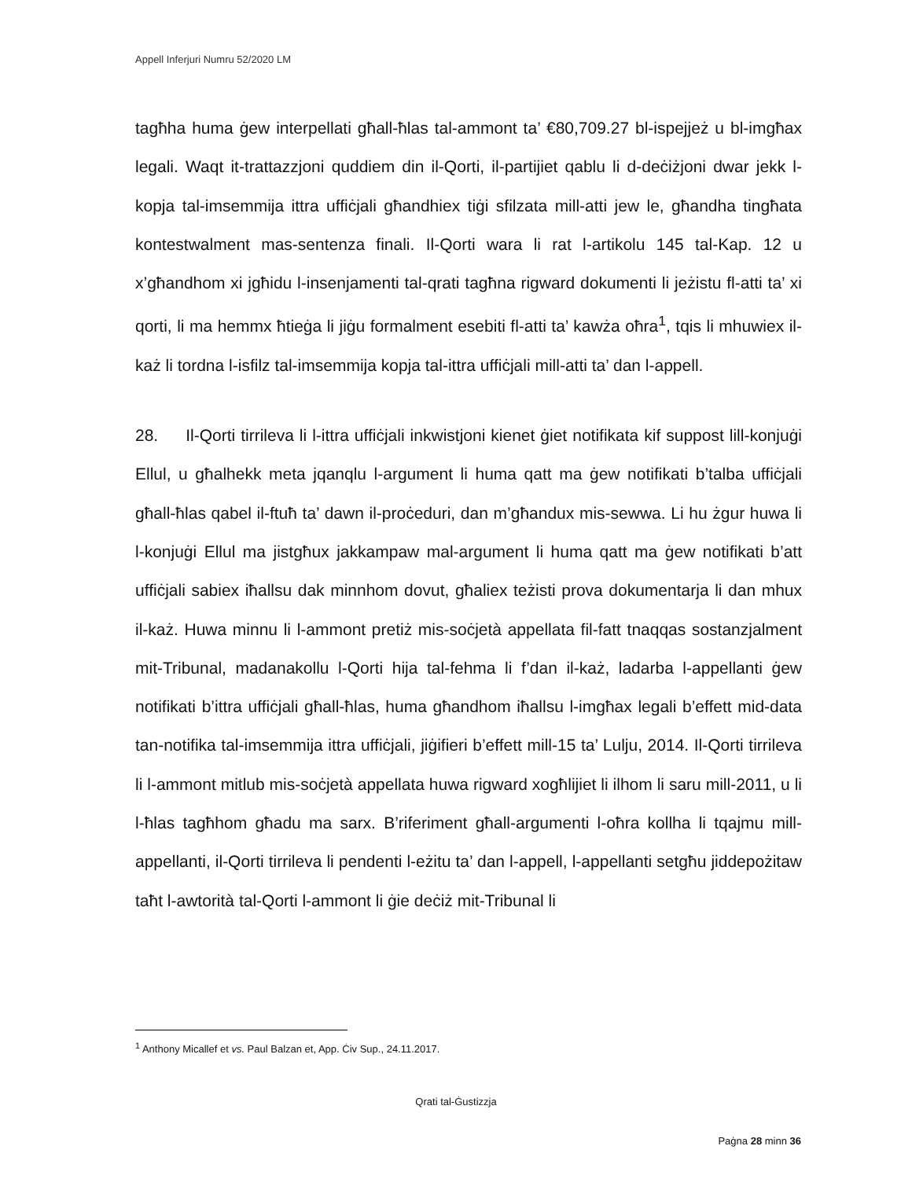Appell Inferjuri Numru 52/2020 LM
tagħha huma ġew interpellati għall-ħlas tal-ammont ta’ €80,709.27 bl-ispejjeż u bl-imgħax legali. Waqt it-trattazzjoni quddiem din il-Qorti, il-partijiet qablu li d-deċiżjoni dwar jekk l-kopja tal-imsemmija ittra uffiċjali għandhiex tiġi sfilzata mill-atti jew le, għandha tingħata kontestwalment mas-sentenza finali. Il-Qorti wara li rat l-artikolu 145 tal-Kap. 12 u x’għandhom xi jgħidu l-insenjamenti tal-qrati tagħna rigward dokumenti li jeżistu fl-atti ta’ xi qorti, li ma hemmx ħtieġa li jiġu formalment esebiti fl-atti ta’ kawża oħra<sup>1</sup>, tqis li mhuwiex il-każ li tordna l-isfilz tal-imsemmija kopja tal-ittra uffiċjali mill-atti ta’ dan l-appell.
28. Il-Qorti tirrileva li l-ittra uffiċjali inkwistjoni kienet ġiet notifikata kif suppost lill-konjuġi Ellul, u għalhekk meta jqanqlu l-argument li huma qatt ma ġew notifikati b’talba uffiċjali għall-ħlas qabel il-ftuħ ta’ dawn il-proċeduri, dan m’għandux mis-sewwa. Li hu żgur huwa li l-konjuġi Ellul ma jistgħux jakkampaw mal-argument li huma qatt ma ġew notifikati b’att uffiċjali sabiex iħallsu dak minnhom dovut, għaliex teżisti prova dokumentarja li dan mhux il-każ. Huwa minnu li l-ammont pretiż mis-soċjetà appellata fil-fatt tnaqqas sostanzjalment mit-Tribunal, madanakollu l-Qorti hija tal-fehma li f’dan il-każ, ladarba l-appellanti ġew notifikati b’ittra uffiċjali għall-ħlas, huma għandhom iħallsu l-imgħax legali b’effett mid-data tan-notifika tal-imsemmija ittra uffiċjali, jiġifieri b’effett mill-15 ta’ Lulju, 2014. Il-Qorti tirrileva li l-ammont mitlub mis-soċjetà appellata huwa rigward xogħlijiet li ilhom li saru mill-2011, u li l-ħlas tagħhom għadu ma sarx. B’riferiment għall-argumenti l-oħra kollha li tqajmu mill-appellanti, il-Qorti tirrileva li pendenti l-eżitu ta’ dan l-appell, l-appellanti setgħu jiddepożitaw taħt l-awtorità tal-Qorti l-ammont li ġie deċiż mit-Tribunal li
<sup>1</sup> Anthony Micallef et vs. Paul Balzan et, App. Ċiv Sup., 24.11.2017.
Qrati tal-Ġustizzja
Paġna 28 minn 36